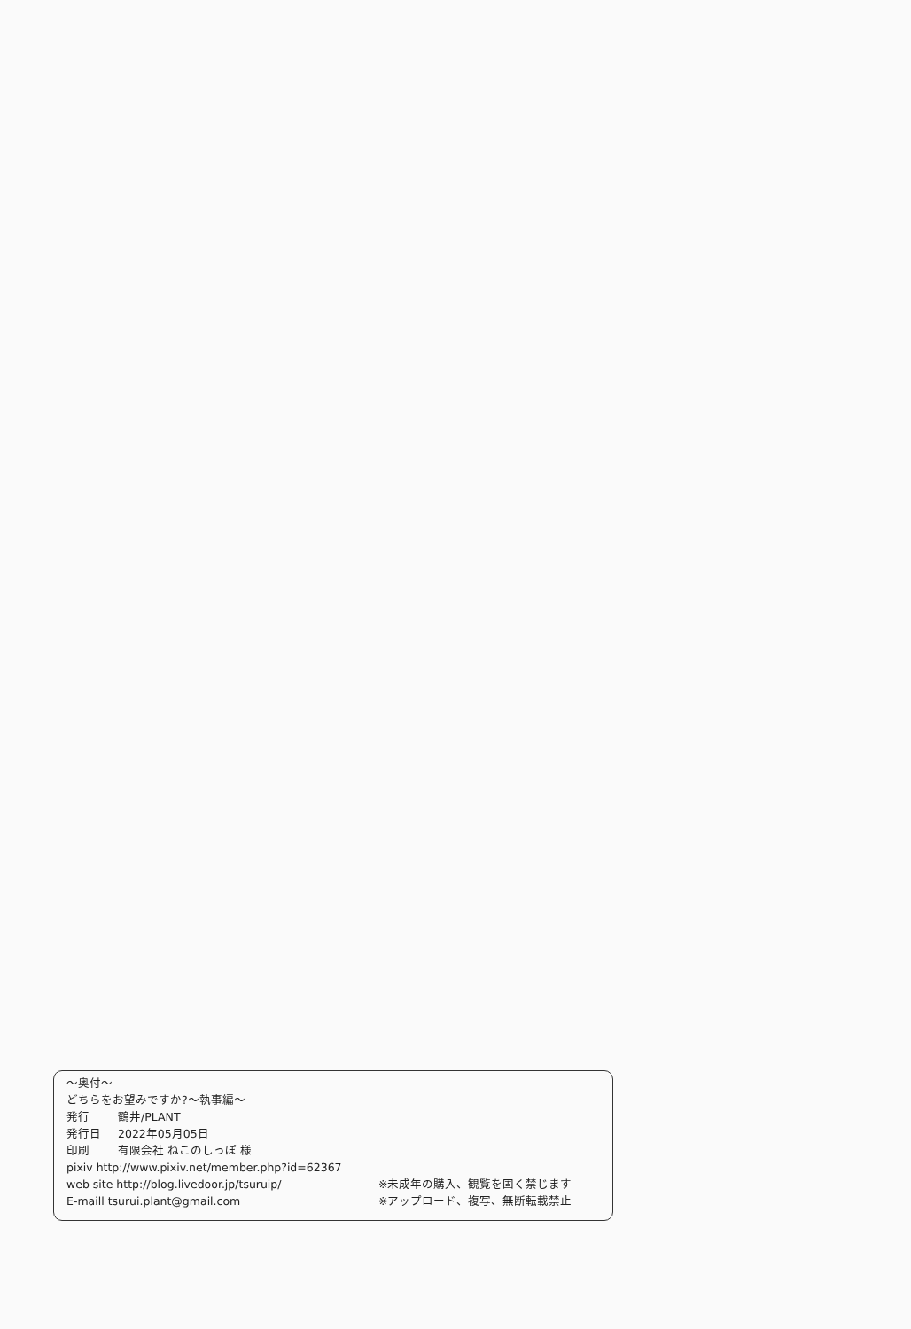～奥付～
どちらをお望みですか?～執事編～
発行 鶴井/PLANT
発行日 2022年05月05日
印刷 有限会社 ねこのしっぽ 様
pixiv http://www.pixiv.net/member.php?id=62367
web site http://blog.livedoor.jp/tsuruip/
E-maill tsurui.plant@gmail.com
※未成年の購入、観覧を固く禁じます
※アップロード、複写、無断転載禁止